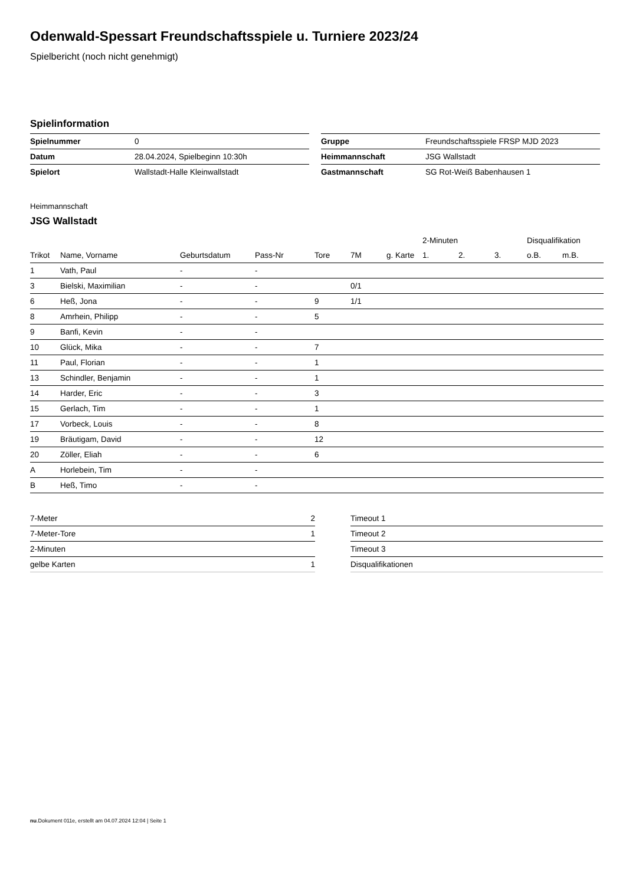Odenwald-Spessart Freundschaftsspiele u. Turniere 2023/24
Spielbericht (noch nicht genehmigt)
Spielinformation
| Spielnummer | 0 |
| Datum | 28.04.2024, Spielbeginn 10:30h |
| Spielort | Wallstadt-Halle Kleinwallstadt |
| Gruppe | Freundschaftsspiele FRSP MJD 2023 |
| Heimmannschaft | JSG Wallstadt |
| Gastmannschaft | SG Rot-Weiß Babenhausen 1 |
Heimmannschaft
JSG Wallstadt
| | | | | | | | 2-Minuten | | | Disqualifikation | |
| --- | --- | --- | --- | --- | --- | --- | --- | --- | --- | --- | --- |
| Trikot | Name, Vorname | Geburtsdatum | Pass-Nr | Tore | 7M | g. Karte | 1. | 2. | 3. | o.B. | m.B. |
| 1 | Vath, Paul | - | - | | | | | | | | |
| 3 | Bielski, Maximilian | - | - | | 0/1 | | | | | | |
| 6 | Heß, Jona | - | - | 9 | 1/1 | | | | | | |
| 8 | Amrhein, Philipp | - | - | 5 | | | | | | | |
| 9 | Banfi, Kevin | - | - | | | | | | | | |
| 10 | Glück, Mika | - | - | 7 | | | | | | | |
| 11 | Paul, Florian | - | - | 1 | | | | | | | |
| 13 | Schindler, Benjamin | - | - | 1 | | | | | | | |
| 14 | Harder, Eric | - | - | 3 | | | | | | | |
| 15 | Gerlach, Tim | - | - | 1 | | | | | | | |
| 17 | Vorbeck, Louis | - | - | 8 | | | | | | | |
| 19 | Bräutigam, David | - | - | 12 | | | | | | | |
| 20 | Zöller, Eliah | - | - | 6 | | | | | | | |
| A | Horlebein, Tim | - | - | | | | | | | | |
| B | Heß, Timo | - | - | | | | | | | | |
| 7-Meter | 2 |
| 7-Meter-Tore | 1 |
| 2-Minuten | |
| gelbe Karten | 1 |
| Timeout 1 |
| Timeout 2 |
| Timeout 3 |
| Disqualifikationen |
nu.Dokument 011e, erstellt am 04.07.2024 12:04 | Seite 1